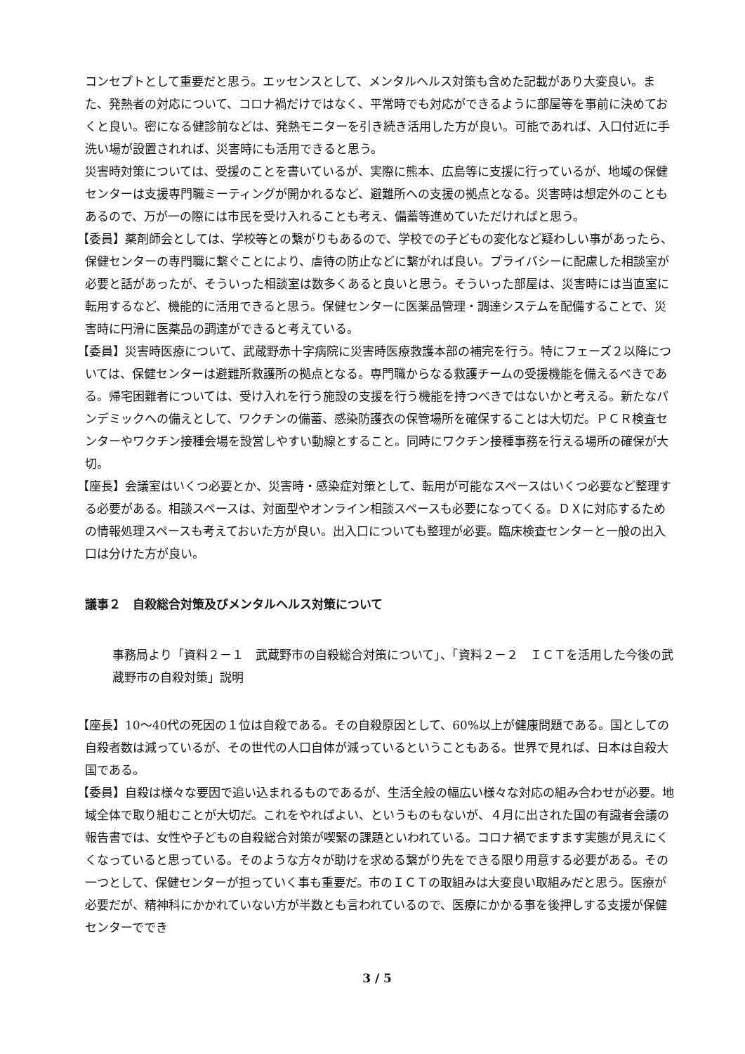コンセプトとして重要だと思う。エッセンスとして、メンタルヘルス対策も含めた記載があり大変良い。また、発熱者の対応について、コロナ禍だけではなく、平常時でも対応ができるように部屋等を事前に決めておくと良い。密になる健診前などは、発熱モニターを引き続き活用した方が良い。可能であれば、入口付近に手洗い場が設置されれば、災害時にも活用できると思う。
災害時対策については、受援のことを書いているが、実際に熊本、広島等に支援に行っているが、地域の保健センターは支援専門職ミーティングが開かれるなど、避難所への支援の拠点となる。災害時は想定外のこともあるので、万が一の際には市民を受け入れることも考え、備蓄等進めていただければと思う。
【委員】薬剤師会としては、学校等との繋がりもあるので、学校での子どもの変化など疑わしい事があったら、保健センターの専門職に繋ぐことにより、虐待の防止などに繋がれば良い。プライバシーに配慮した相談室が必要と話があったが、そういった相談室は数多くあると良いと思う。そういった部屋は、災害時には当直室に転用するなど、機能的に活用できると思う。保健センターに医薬品管理・調達システムを配備することで、災害時に円滑に医薬品の調達ができると考えている。
【委員】災害時医療について、武蔵野赤十字病院に災害時医療救護本部の補完を行う。特にフェーズ２以降については、保健センターは避難所救護所の拠点となる。専門職からなる救護チームの受援機能を備えるべきである。帰宅困難者については、受け入れを行う施設の支援を行う機能を持つべきではないかと考える。新たなパンデミックへの備えとして、ワクチンの備蓄、感染防護衣の保管場所を確保することは大切だ。ＰＣＲ検査センターやワクチン接種会場を設営しやすい動線とすること。同時にワクチン接種事務を行える場所の確保が大切。
【座長】会議室はいくつ必要とか、災害時・感染症対策として、転用が可能なスペースはいくつ必要など整理する必要がある。相談スペースは、対面型やオンライン相談スペースも必要になってくる。ＤＸに対応するための情報処理スペースも考えておいた方が良い。出入口についても整理が必要。臨床検査センターと一般の出入口は分けた方が良い。
議事２　自殺総合対策及びメンタルヘルス対策について
事務局より「資料２－１　武蔵野市の自殺総合対策について」、「資料２－２　ＩＣＴを活用した今後の武蔵野市の自殺対策」説明
【座長】10～40代の死因の１位は自殺である。その自殺原因として、60%以上が健康問題である。国としての自殺者数は減っているが、その世代の人口自体が減っているということもある。世界で見れば、日本は自殺大国である。
【委員】自殺は様々な要因で追い込まれるものであるが、生活全般の幅広い様々な対応の組み合わせが必要。地域全体で取り組むことが大切だ。これをやればよい、というものもないが、４月に出された国の有識者会議の報告書では、女性や子どもの自殺総合対策が喫緊の課題といわれている。コロナ禍でますます実態が見えにくくなっていると思っている。そのような方々が助けを求める繋がり先をできる限り用意する必要がある。その一つとして、保健センターが担っていく事も重要だ。市のＩＣＴの取組みは大変良い取組みだと思う。医療が必要だが、精神科にかかれていない方が半数とも言われているので、医療にかかる事を後押しする支援が保健センターででき
3 / 5